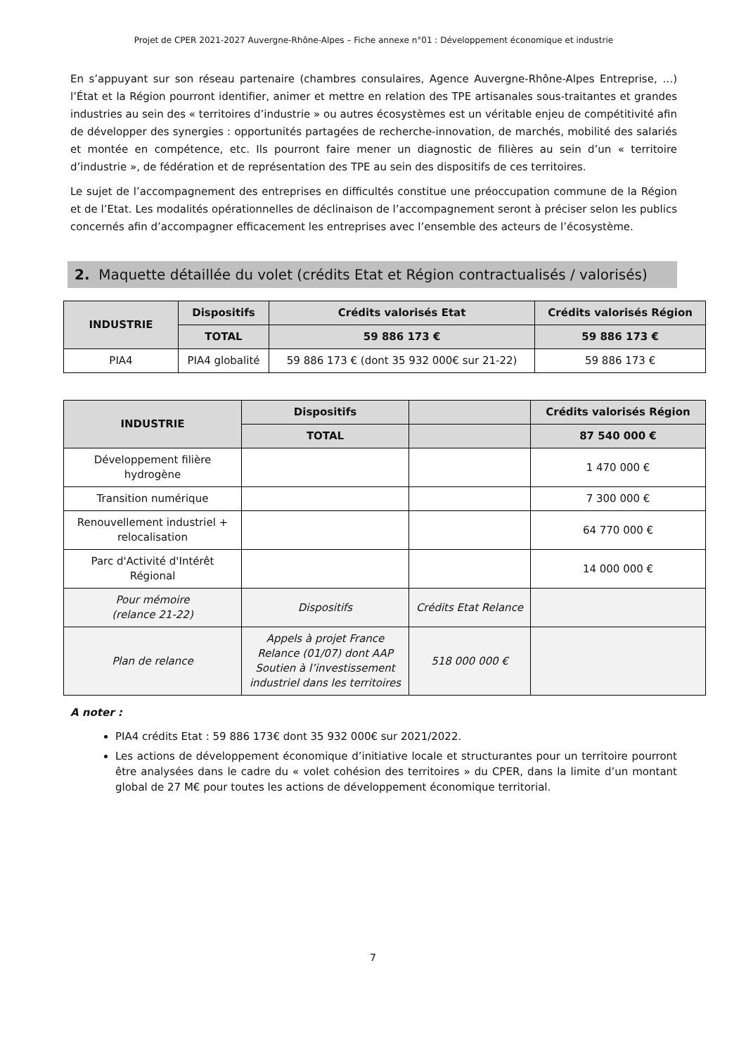Projet de CPER 2021-2027 Auvergne-Rhône-Alpes – Fiche annexe n°01 : Développement économique et industrie
En s’appuyant sur son réseau partenaire (chambres consulaires, Agence Auvergne-Rhône-Alpes Entreprise, …) l’État et la Région pourront identifier, animer et mettre en relation des TPE artisanales sous-traitantes et grandes industries au sein des « territoires d’industrie » ou autres écosystèmes est un véritable enjeu de compétitivité afin de développer des synergies : opportunités partagées de recherche-innovation, de marchés, mobilité des salariés et montée en compétence, etc. Ils pourront faire mener un diagnostic de filières au sein d’un « territoire d’industrie », de fédération et de représentation des TPE au sein des dispositifs de ces territoires.
Le sujet de l’accompagnement des entreprises en difficultés constitue une préoccupation commune de la Région et de l’Etat. Les modalités opérationnelles de déclinaison de l’accompagnement seront à préciser selon les publics concernés afin d’accompagner efficacement les entreprises avec l’ensemble des acteurs de l’écosystème.
2. Maquette détaillée du volet (crédits Etat et Région contractualisés / valorisés)
| INDUSTRIE | Dispositifs | Crédits valorisés Etat | Crédits valorisés Région |
| --- | --- | --- | --- |
| | TOTAL | 59 886 173 € | 59 886 173 € |
| PIA4 | PIA4 globalité | 59 886 173 € (dont 35 932 000€ sur 21-22) | 59 886 173 € |
| INDUSTRIE | Dispositifs | | Crédits valorisés Région |
| --- | --- | --- | --- |
| | TOTAL | | 87 540 000 € |
| Développement filière hydrogène | | | 1 470 000 € |
| Transition numérique | | | 7 300 000 € |
| Renouvellement industriel + relocalisation | | | 64 770 000 € |
| Parc d'Activité d'Intérêt Régional | | | 14 000 000 € |
| Pour mémoire (relance 21-22) | Dispositifs | Crédits Etat Relance | |
| Plan de relance | Appels à projet France Relance (01/07) dont AAP Soutien à l’investissement industriel dans les territoires | 518 000 000 € | |
A noter :
PIA4 crédits Etat : 59 886 173€ dont 35 932 000€ sur 2021/2022.
Les actions de développement économique d’initiative locale et structurantes pour un territoire pourront être analysées dans le cadre du « volet cohésion des territoires » du CPER, dans la limite d’un montant global de 27 M€ pour toutes les actions de développement économique territorial.
7